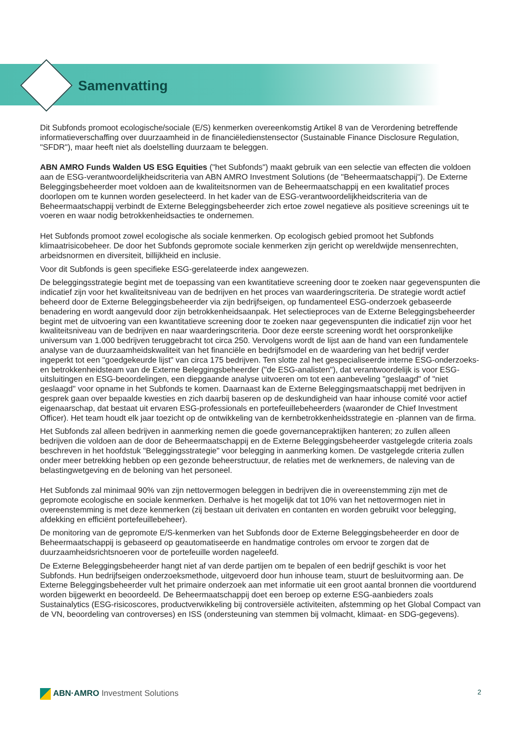Samenvatting
Dit Subfonds promoot ecologische/sociale (E/S) kenmerken overeenkomstig Artikel 8 van de Verordening betreffende informatieverschaffing over duurzaamheid in de financiëledienstensector (Sustainable Finance Disclosure Regulation, "SFDR"), maar heeft niet als doelstelling duurzaam te beleggen.
ABN AMRO Funds Walden US ESG Equities ("het Subfonds") maakt gebruik van een selectie van effecten die voldoen aan de ESG-verantwoordelijkheidscriteria van ABN AMRO Investment Solutions (de "Beheermaatschappij"). De Externe Beleggingsbeheerder moet voldoen aan de kwaliteitsnormen van de Beheermaatschappij en een kwalitatief proces doorlopen om te kunnen worden geselecteerd. In het kader van de ESG-verantwoordelijkheidscriteria van de Beheermaatschappij verbindt de Externe Beleggingsbeheerder zich ertoe zowel negatieve als positieve screenings uit te voeren en waar nodig betrokkenheidsacties te ondernemen.
Het Subfonds promoot zowel ecologische als sociale kenmerken. Op ecologisch gebied promoot het Subfonds klimaatrisicobeheer. De door het Subfonds gepromote sociale kenmerken zijn gericht op wereldwijde mensenrechten, arbeidsnormen en diversiteit, billijkheid en inclusie.
Voor dit Subfonds is geen specifieke ESG-gerelateerde index aangewezen.
De beleggingsstrategie begint met de toepassing van een kwantitatieve screening door te zoeken naar gegevenspunten die indicatief zijn voor het kwaliteitsniveau van de bedrijven en het proces van waarderingscriteria. De strategie wordt actief beheerd door de Externe Beleggingsbeheerder via zijn bedrijfseigen, op fundamenteel ESG-onderzoek gebaseerde benadering en wordt aangevuld door zijn betrokkenheidsaanpak. Het selectieproces van de Externe Beleggingsbeheerder begint met de uitvoering van een kwantitatieve screening door te zoeken naar gegevenspunten die indicatief zijn voor het kwaliteitsniveau van de bedrijven en naar waarderingscriteria. Door deze eerste screening wordt het oorspronkelijke universum van 1.000 bedrijven teruggebracht tot circa 250. Vervolgens wordt de lijst aan de hand van een fundamentele analyse van de duurzaamheidskwaliteit van het financiële en bedrijfsmodel en de waardering van het bedrijf verder ingeperkt tot een "goedgekeurde lijst" van circa 175 bedrijven. Ten slotte zal het gespecialiseerde interne ESG-onderzoeks- en betrokkenheidsteam van de Externe Beleggingsbeheerder ("de ESG-analisten"), dat verantwoordelijk is voor ESG-uitsluitingen en ESG-beoordelingen, een diepgaande analyse uitvoeren om tot een aanbeveling "geslaagd" of "niet geslaagd" voor opname in het Subfonds te komen. Daarnaast kan de Externe Beleggingsmaatschappij met bedrijven in gesprek gaan over bepaalde kwesties en zich daarbij baseren op de deskundigheid van haar inhouse comité voor actief eigenaarschap, dat bestaat uit ervaren ESG-professionals en portefeuillebeheerders (waaronder de Chief Investment Officer). Het team houdt elk jaar toezicht op de ontwikkeling van de kernbetrokkenheidsstrategie en -plannen van de firma.
Het Subfonds zal alleen bedrijven in aanmerking nemen die goede governancepraktijken hanteren; zo zullen alleen bedrijven die voldoen aan de door de Beheermaatschappij en de Externe Beleggingsbeheerder vastgelegde criteria zoals beschreven in het hoofdstuk "Beleggingsstrategie" voor belegging in aanmerking komen. De vastgelegde criteria zullen onder meer betrekking hebben op een gezonde beheerstructuur, de relaties met de werknemers, de naleving van de belastingwetgeving en de beloning van het personeel.
Het Subfonds zal minimaal 90% van zijn nettovermogen beleggen in bedrijven die in overeenstemming zijn met de gepromote ecologische en sociale kenmerken. Derhalve is het mogelijk dat tot 10% van het nettovermogen niet in overeenstemming is met deze kenmerken (zij bestaan uit derivaten en contanten en worden gebruikt voor belegging, afdekking en efficiënt portefeuillebeheer).
De monitoring van de gepromote E/S-kenmerken van het Subfonds door de Externe Beleggingsbeheerder en door de Beheermaatschappij is gebaseerd op geautomatiseerde en handmatige controles om ervoor te zorgen dat de duurzaamheidsrichtsnoeren voor de portefeuille worden nageleefd.
De Externe Beleggingsbeheerder hangt niet af van derde partijen om te bepalen of een bedrijf geschikt is voor het Subfonds. Hun bedrijfseigen onderzoeksmethode, uitgevoerd door hun inhouse team, stuurt de besluitvorming aan. De Externe Beleggingsbeheerder vult het primaire onderzoek aan met informatie uit een groot aantal bronnen die voortdurend worden bijgewerkt en beoordeeld. De Beheermaatschappij doet een beroep op externe ESG-aanbieders zoals Sustainalytics (ESG-risicoscores, productverwikkeling bij controversiële activiteiten, afstemming op het Global Compact van de VN, beoordeling van controverses) en ISS (ondersteuning van stemmen bij volmacht, klimaat- en SDG-gegevens).
ABN·AMRO Investment Solutions 2